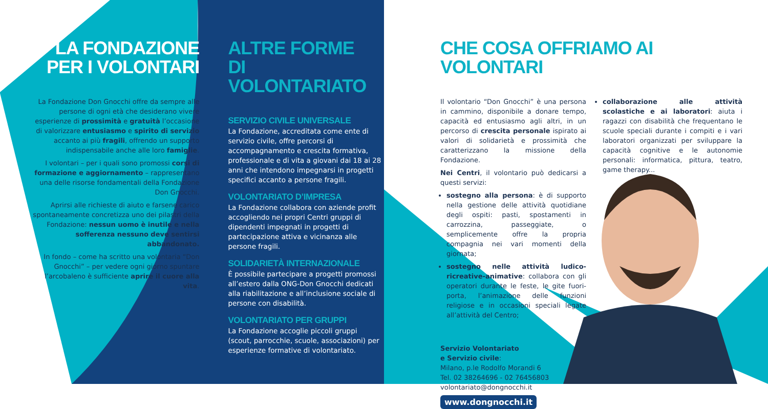LA FONDAZIONE
PER I VOLONTARI
La Fondazione Don Gnocchi offre da sempre alle persone di ogni età che desiderano vivere esperienze di prossimità e gratuità l’occasione di valorizzare entusiasmo e spirito di servizio accanto ai più fragili, offrendo un supporto indispensabile anche alle loro famiglie.
I volontari – per i quali sono promossi corsi di formazione e aggiornamento – rappresentano una delle risorse fondamentali della Fondazione Don Gnocchi.
Aprirsi alle richieste di aiuto e farsene carico spontaneamente concretizza uno dei pilastri della Fondazione: nessun uomo è inutile e nella sofferenza nessuno deve sentirsi abbandonato.
In fondo – come ha scritto una volontaria “Don Gnocchi” – per vedere ogni giorno spuntare l’arcobaleno è sufficiente aprire il cuore alla vita.
ALTRE FORME
DI VOLONTARIATO
SERVIZIO CIVILE UNIVERSALE
La Fondazione, accreditata come ente di servizio civile, offre percorsi di accompagnamento e crescita formativa, professionale e di vita a giovani dai 18 ai 28 anni che intendono impegnarsi in progetti specifici accanto a persone fragili.
VOLONTARIATO D’IMPRESA
La Fondazione collabora con aziende profit accogliendo nei propri Centri gruppi di dipendenti impegnati in progetti di partecipazione attiva e vicinanza alle persone fragili.
SOLIDARIETÀ INTERNAZIONALE
È possibile partecipare a progetti promossi all’estero dalla ONG-Don Gnocchi dedicati alla riabilitazione e all’inclusione sociale di persone con disabilità.
VOLONTARIATO PER GRUPPI
La Fondazione accoglie piccoli gruppi (scout, parrocchie, scuole, associazioni) per esperienze formative di volontariato.
CHE COSA OFFRIAMO AI VOLONTARI
Il volontario “Don Gnocchi” è una persona in cammino, disponibile a donare tempo, capacità ed entusiasmo agli altri, in un percorso di crescita personale ispirato ai valori di solidarietà e prossimità che caratterizzano la missione della Fondazione.
Nei Centri, il volontario può dedicarsi a questi servizi:
sostegno alla persona: è di supporto nella gestione delle attività quotidiane degli ospiti: pasti, spostamenti in carrozzina, passeggiate, o semplicemente offre la propria compagnia nei vari momenti della giornata;
sostegno nelle attività ludico-ricreative-animative: collabora con gli operatori durante le feste, le gite fuori-porta, l’animazione delle funzioni religiose e in occasioni speciali legate all’attività del Centro;
collaborazione alle attività scolastiche e ai laboratori: aiuta i ragazzi con disabilità che frequentano le scuole speciali durante i compiti e i vari laboratori organizzati per sviluppare la capacità cognitive e le autonomie personali: informatica, pittura, teatro, game therapy...
Servizio Volontariato
e Servizio civile:
Milano, p.le Rodolfo Morandi 6
Tel. 02 38264696 - 02 76456803
volontariato@dongnocchi.it
www.dongnocchi.it